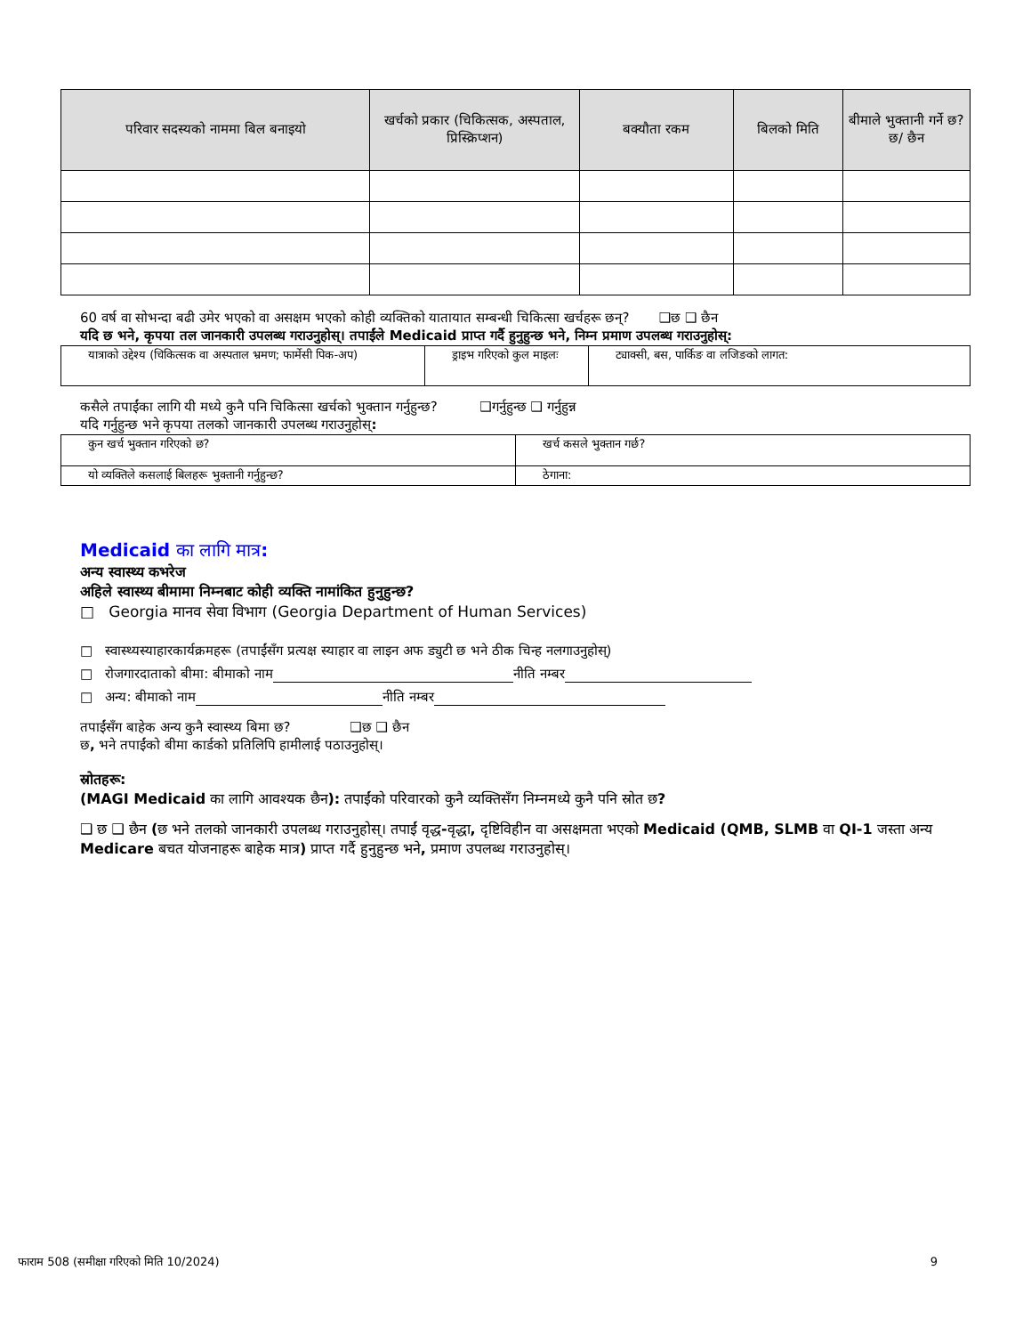| परिवार सदस्यको नाममा बिल बनाइयो | खर्चको प्रकार (चिकित्सक, अस्पताल, प्रिस्क्रिप्शन) | बक्यौता रकम | बिलको मिति | बीमाले भुक्तानी गर्ने छ? छ/ छैन |
| --- | --- | --- | --- | --- |
60 वर्ष वा सोभन्दा बढी उमेर भएको वा असक्षम भएको कोही व्यक्तिको यातायात सम्बन्धी चिकित्सा खर्चहरू छन्? ❑छ ❑ छैन
यदि छ भने, कृपया तल जानकारी उपलब्ध गराउनुहोस्। तपाईंले Medicaid प्राप्त गर्दै हुनुहुन्छ भने, निम्न प्रमाण उपलब्ध गराउनुहोस्:
| यात्राको उद्देश्य (चिकित्सक वा अस्पताल भ्रमण; फार्मेसी पिक-अप) | ड्राइभ गरिएको कुल माइलः | ट्याक्सी, बस, पार्किङ वा लजिङको लागत: |
कसैले तपाईंका लागि यी मध्ये कुनै पनि चिकित्सा खर्चको भुक्तान गर्नुहुन्छ? ❑गर्नुहुन्छ ❑ गर्नुहुन्न
यदि गर्नुहुन्छ भने कृपया तलको जानकारी उपलब्ध गराउनुहोस्:
| कुन खर्च भुक्तान गरिएको छ? | खर्च कसले भुक्तान गर्छ? |
| यो व्यक्तिले कसलाई बिलहरू भुक्तानी गर्नुहुन्छ? | ठेगाना: |
Medicaid का लागि मात्र:
अन्य स्वास्थ्य कभरेज
अहिले स्वास्थ्य बीमामा निम्नबाट कोही व्यक्ति नामांकित हुनुहुन्छ?
□ Georgia मानव सेवा विभाग (Georgia Department of Human Services)
□ स्वास्थ्यस्याहारकार्यक्रमहरू (तपाईंसँग प्रत्यक्ष स्याहार वा लाइन अफ ड्युटी छ भने ठीक चिन्ह नलगाउनुहोस्)
□ रोजगारदाताको बीमा: बीमाको नाम नीति नम्बर
□ अन्य: बीमाको नाम नीति नम्बर
तपाईंसँग बाहेक अन्य कुनै स्वास्थ्य बिमा छ? ❑छ ❑ छैन
छ, भने तपाईंको बीमा कार्डको प्रतिलिपि हामीलाई पठाउनुहोस्।
स्रोतहरू:
(MAGI Medicaid का लागि आवश्यक छैन): तपाईंको परिवारको कुनै व्यक्तिसँग निम्नमध्ये कुनै पनि स्रोत छ?
❑ छ ❑ छैन (छ भने तलको जानकारी उपलब्ध गराउनुहोस्। तपाईं वृद्ध-वृद्धा, दृष्टिविहीन वा असक्षमता भएको Medicaid (QMB, SLMB वा QI-1 जस्ता अन्य Medicare बचत योजनाहरू बाहेक मात्र) प्राप्त गर्दै हुनुहुन्छ भने, प्रमाण उपलब्ध गराउनुहोस्।
फाराम 508 (समीक्षा गरिएको मिति 10/2024) 9